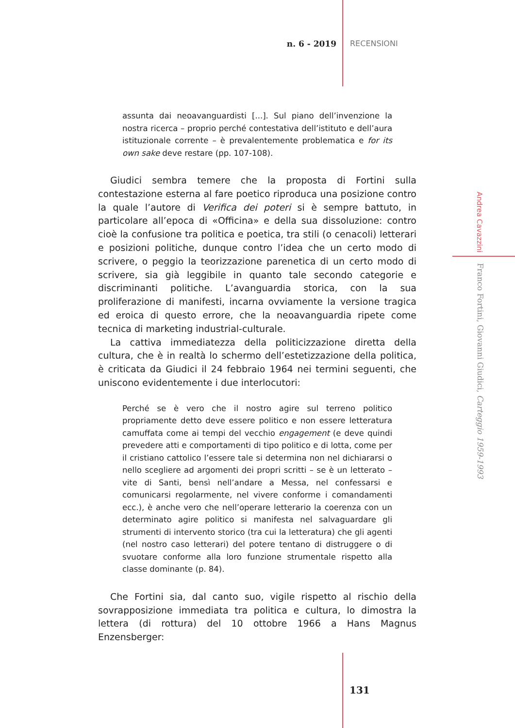n. 6 - 2019 RECENSIONI
assunta dai neoavanguardisti [...]. Sul piano dell’invenzione la nostra ricerca – proprio perché contestativa dell’istituto e dell’aura istituzionale corrente – è prevalentemente problematica e for its own sake deve restare (pp. 107-108).
Giudici sembra temere che la proposta di Fortini sulla contestazione esterna al fare poetico riproduca una posizione contro la quale l’autore di Verifica dei poteri si è sempre battuto, in particolare all’epoca di «Officina» e della sua dissoluzione: contro cioè la confusione tra politica e poetica, tra stili (o cenacoli) letterari e posizioni politiche, dunque contro l’idea che un certo modo di scrivere, o peggio la teorizzazione parenetica di un certo modo di scrivere, sia già leggibile in quanto tale secondo categorie e discriminanti politiche. L’avanguardia storica, con la sua proliferazione di manifesti, incarna ovviamente la versione tragica ed eroica di questo errore, che la neoavanguardia ripete come tecnica di marketing industrial-culturale.
La cattiva immediatezza della politicizzazione diretta della cultura, che è in realtà lo schermo dell’estetizzazione della politica, è criticata da Giudici il 24 febbraio 1964 nei termini seguenti, che uniscono evidentemente i due interlocutori:
Perché se è vero che il nostro agire sul terreno politico propriamente detto deve essere politico e non essere letteratura camuffata come ai tempi del vecchio engagement (e deve quindi prevedere atti e comportamenti di tipo politico e di lotta, come per il cristiano cattolico l’essere tale si determina non nel dichiararsi o nello scegliere ad argomenti dei propri scritti – se è un letterato – vite di Santi, bensì nell’andare a Messa, nel confessarsi e comunicarsi regolarmente, nel vivere conforme i comandamenti ecc.), è anche vero che nell’operare letterario la coerenza con un determinato agire politico si manifesta nel salvaguardare gli strumenti di intervento storico (tra cui la letteratura) che gli agenti (nel nostro caso letterari) del potere tentano di distruggere o di svuotare conforme alla loro funzione strumentale rispetto alla classe dominante (p. 84).
Che Fortini sia, dal canto suo, vigile rispetto al rischio della sovrapposizione immediata tra politica e cultura, lo dimostra la lettera (di rottura) del 10 ottobre 1966 a Hans Magnus Enzensberger:
Andrea Cavazzini
Franco Fortini, Giovanni Giudici, Carteggio 1959-1993
131